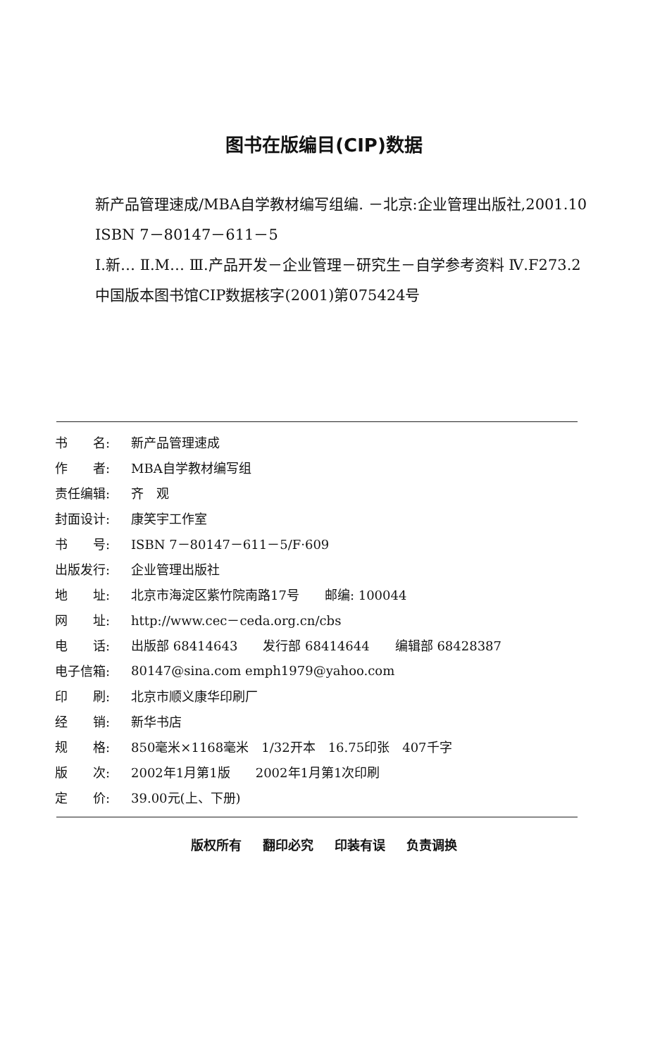图书在版编目(CIP)数据
新产品管理速成/MBA自学教材编写组编. －北京:企业管理出版社,2001.10
ISBN 7－80147－611－5
Ⅰ.新… Ⅱ.M… Ⅲ.产品开发－企业管理－研究生－自学参考资料 Ⅳ.F273.2
中国版本图书馆CIP数据核字(2001)第075424号
| 书 名: | 新产品管理速成 |
| 作 者: | MBA自学教材编写组 |
| 责任编辑: | 齐 观 |
| 封面设计: | 康笑宇工作室 |
| 书 号: | ISBN 7－80147－611－5/F·609 |
| 出版发行: | 企业管理出版社 |
| 地 址: | 北京市海淀区紫竹院南路17号 邮编: 100044 |
| 网 址: | http://www.cec－ceda.org.cn/cbs |
| 电 话: | 出版部 68414643 发行部 68414644 编辑部 68428387 |
| 电子信箱: | 80147@sina.com emph1979@yahoo.com |
| 印 刷: | 北京市顺义康华印刷厂 |
| 经 销: | 新华书店 |
| 规 格: | 850毫米×1168毫米 1/32开本 16.75印张 407千字 |
| 版 次: | 2002年1月第1版 2002年1月第1次印刷 |
| 定 价: | 39.00元(上、下册) |
版权所有 翻印必究 印装有误 负责调换